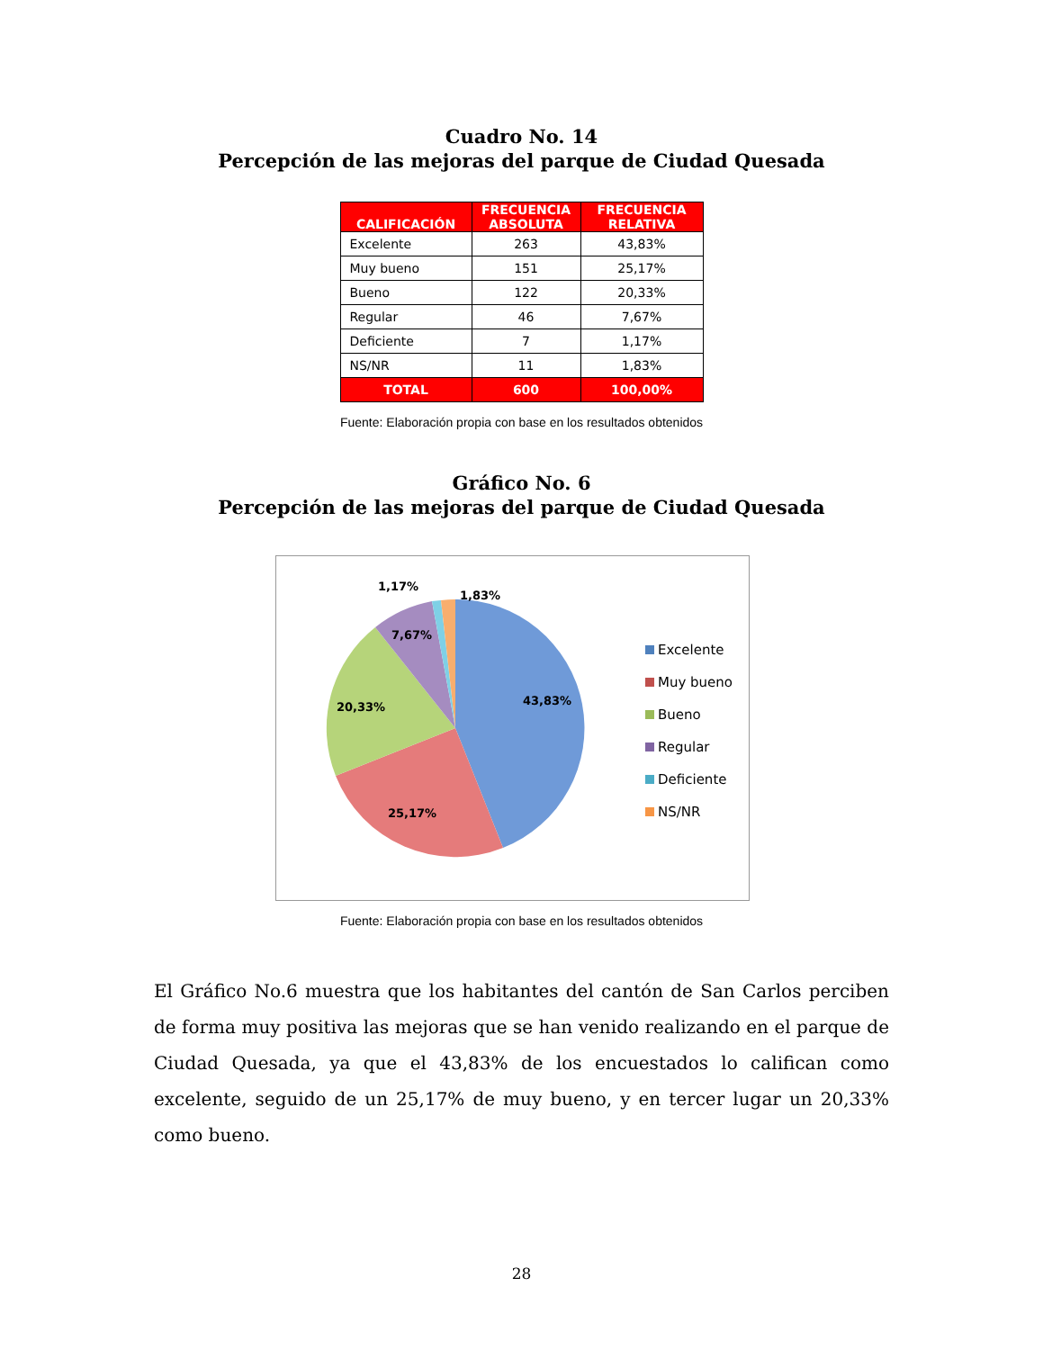Cuadro No. 14
Percepción de las mejoras del parque de Ciudad Quesada
| CALIFICACIÓN | FRECUENCIA ABSOLUTA | FRECUENCIA RELATIVA |
| --- | --- | --- |
| Excelente | 263 | 43,83% |
| Muy bueno | 151 | 25,17% |
| Bueno | 122 | 20,33% |
| Regular | 46 | 7,67% |
| Deficiente | 7 | 1,17% |
| NS/NR | 11 | 1,83% |
| TOTAL | 600 | 100,00% |
Fuente: Elaboración propia con base en los resultados obtenidos
Gráfico No. 6
Percepción de las mejoras del parque de Ciudad Quesada
43,83%
25,17%
20,33%
7,67%
1,17%
1,83%
Excelente
Muy bueno
Bueno
Regular
Deficiente
NS/NR
Fuente: Elaboración propia con base en los resultados obtenidos
El Gráfico No.6 muestra que los habitantes del cantón de San Carlos perciben de forma muy positiva las mejoras que se han venido realizando en el parque de Ciudad Quesada, ya que el 43,83% de los encuestados lo califican como excelente, seguido de un 25,17% de muy bueno, y en tercer lugar un 20,33% como bueno.
28